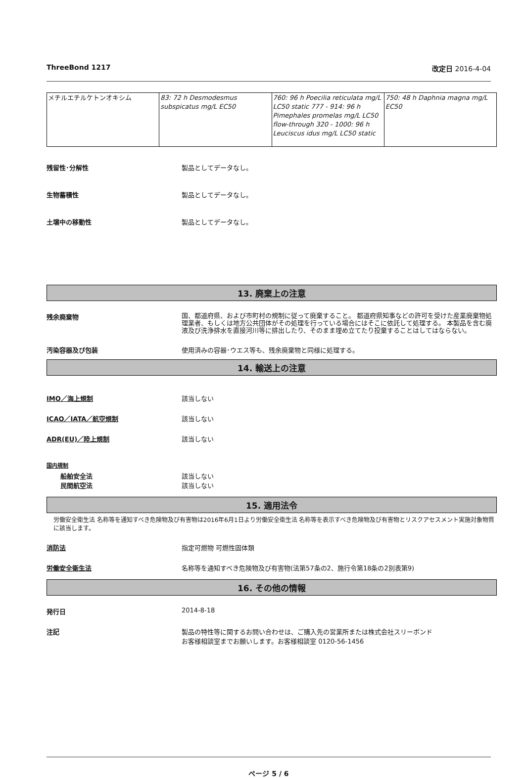ThreeBond 1217 改定日 2016-4-04
| メチルエチルケトンオキシム | 83: 72 h Desmodesmus subspicatus mg/L EC50 | 760: 96 h Poecilia reticulata mg/L LC50 static 777 - 914: 96 h Pimephales promelas mg/L LC50 flow-through 320 - 1000: 96 h Leuciscus idus mg/L LC50 static | 750: 48 h Daphnia magna mg/L EC50 |
残留性･分解性 製品としてデータなし。
生物蓄積性 製品としてデータなし。
土壌中の移動性 製品としてデータなし。
13. 廃棄上の注意
残余廃棄物
国、都道府県、および市町村の規制に従って廃棄すること。 都道府県知事などの許可を受けた産業廃棄物処理業者、もしくは地方公共団体がその処理を行っている場合にはそこに依託して処理する。 本製品を含む廃液及び洗浄排水を直接河川等に排出したり、そのまま埋め立てたり投棄することはしてはならない。
汚染容器及び包装 使用済みの容器･ウエス等も、残余廃棄物と同様に処理する。
14. 輸送上の注意
IMO／海上規制 該当しない
ICAO／IATA／航空規制 該当しない
ADR(EU)／陸上規制 該当しない
国内規制
船舶安全法
民間航空法
該当しない
該当しない
15. 適用法令
労働安全衛生法 名称等を通知すべき危険物及び有害物は2016年6月1日より労働安全衛生法 名称等を表示すべき危険物及び有害物とリスクアセスメント実施対象物質に該当します。
消防法 指定可燃物 可燃性固体類
労働安全衛生法 名称等を通知すべき危険物及び有害物(法第57条の2、施行令第18条の2別表第9)
16. その他の情報
発行日 2014-8-18
注記 製品の特性等に関するお問い合わせは、ご購入先の営業所または株式会社スリーボンド
お客様相談室までお願いします。お客様相談室 0120-56-1456
ページ 5 / 6